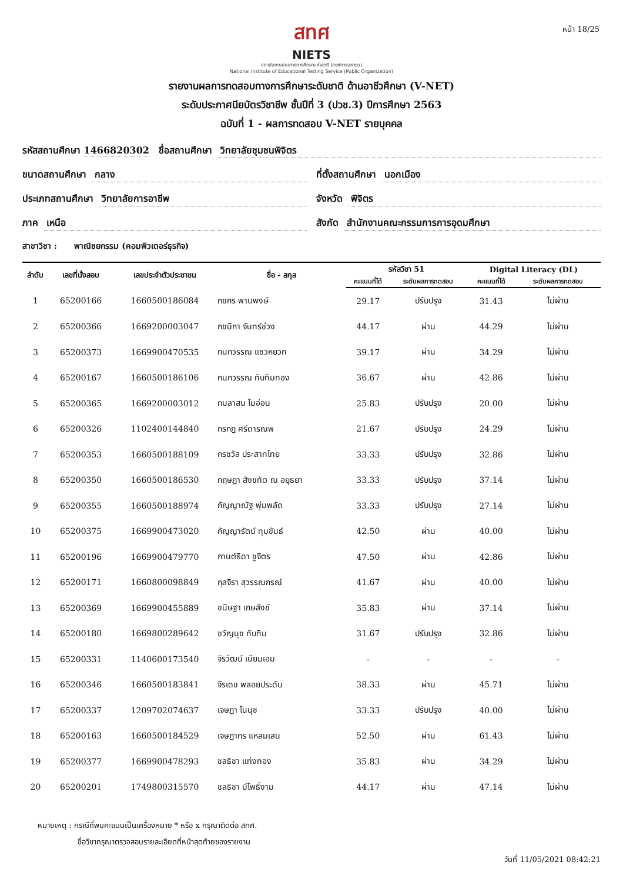หน้า 18/25
สทศ
NIETS
สถาบันทดสอบทางการศึกษาแห่งชาติ (องค์การมหาชน)
National Institute of Educational Testing Service (Public Organization)
รายงานผลการทดสอบทางการศึกษาระดับชาติ ด้านอาชีวศึกษา (V-NET)
ระดับประกาศนียบัตรวิชาชีพ ชั้นปีที่ 3 (ปวช.3) ปีการศึกษา 2563
ฉบับที่ 1 - ผลการทดสอบ V-NET รายบุคคล
รหัสสถานศึกษา 1466820302 ชื่อสถานศึกษา วิทยาลัยชุมชนพิจิตร
ขนาดสถานศึกษา กลาง ที่ตั้งสถานศึกษา นอกเมือง
ประเภทสถานศึกษา วิทยาลัยการอาชีพ
จังหวัด พิจิตร
ภาค เหนือ สังกัด สำนักงานคณะกรรมการการอุดมศึกษา
สาขาวิชา : พาณิชยกรรม (คอมพิวเตอร์ธุรกิจ)
| ลำดับ | เลขที่นั่งสอบ | เลขประจำตัวประชาชน | ชื่อ - สกุล | รหัสวิชา 51 | | Digital Literacy (DL) | |
| --- | --- | --- | --- | --- | --- | --- | --- |
| | | | | คะแนนที่ได้ | ระดับผลการทดสอบ | คะแนนที่ได้ | ระดับผลการทดสอบ |
| 1 | 65200166 | 1660500186084 | กชกร พานพงษ์ | 29.17 | ปรับปรุง | 31.43 | ไม่ผ่าน |
| 2 | 65200366 | 1669200003047 | กชนิกา จันทร์ช่วง | 44.17 | ผ่าน | 44.29 | ไม่ผ่าน |
| 3 | 65200373 | 1669900470535 | กนกวรรณ แซวหยวก | 39.17 | ผ่าน | 34.29 | ไม่ผ่าน |
| 4 | 65200167 | 1660500186106 | กนกวรรณ ทับทิมทอง | 36.67 | ผ่าน | 42.86 | ไม่ผ่าน |
| 5 | 65200365 | 1669200003012 | กมลาสน โมอ่อน | 25.83 | ปรับปรุง | 20.00 | ไม่ผ่าน |
| 6 | 65200326 | 1102400144840 | กรกฎ ศรีดารณพ | 21.67 | ปรับปรุง | 24.29 | ไม่ผ่าน |
| 7 | 65200353 | 1660500188109 | กรชวัล ประสาทไทย | 33.33 | ปรับปรุง | 32.86 | ไม่ผ่าน |
| 8 | 65200350 | 1660500186530 | กฤษฎา สังขทัต ณ อยุธยา | 33.33 | ปรับปรุง | 37.14 | ไม่ผ่าน |
| 9 | 65200355 | 1660500188974 | กัญญาณัฐ พุ่มพลัด | 33.33 | ปรับปรุง | 27.14 | ไม่ผ่าน |
| 10 | 65200375 | 1669900473020 | กัญญารัตน์ ทุมขันธ์ | 42.50 | ผ่าน | 40.00 | ไม่ผ่าน |
| 11 | 65200196 | 1669900479770 | กานต์ธิดา ชูจิตร | 47.50 | ผ่าน | 42.86 | ไม่ผ่าน |
| 12 | 65200171 | 1660800098849 | กุลจิรา สุวรรณกรณ์ | 41.67 | ผ่าน | 40.00 | ไม่ผ่าน |
| 13 | 65200369 | 1669900455889 | ขนิษฐา เกษสังข์ | 35.83 | ผ่าน | 37.14 | ไม่ผ่าน |
| 14 | 65200180 | 1669800289642 | ขวัญนุช ทับทิม | 31.67 | ปรับปรุง | 32.86 | ไม่ผ่าน |
| 15 | 65200331 | 1140600173540 | จิรวัฒน์ เนียมเอม | - | - | - | - |
| 16 | 65200346 | 1660500183841 | จีรเดช พลอยประดับ | 38.33 | ผ่าน | 45.71 | ไม่ผ่าน |
| 17 | 65200337 | 1209702074637 | เจษฎา โนนุช | 33.33 | ปรับปรุง | 40.00 | ไม่ผ่าน |
| 18 | 65200163 | 1660500184529 | เจษฎากร แหลมเสน | 52.50 | ผ่าน | 61.43 | ไม่ผ่าน |
| 19 | 65200377 | 1669900478293 | ชลธิชา แท่งทอง | 35.83 | ผ่าน | 34.29 | ไม่ผ่าน |
| 20 | 65200201 | 1749800315570 | ชลธิชา มีโพธิ์งาม | 44.17 | ผ่าน | 47.14 | ไม่ผ่าน |
หมายเหตุ : กรณีที่พบคะแนนเป็นเครื่องหมาย * หรือ x กรุณาติดต่อ สทศ.
ชื่อวิชากรุณาตรวจสอบรายละเอียดที่หน้าสุดท้ายของรายงาน
วันที่ 11/05/2021 08:42:21